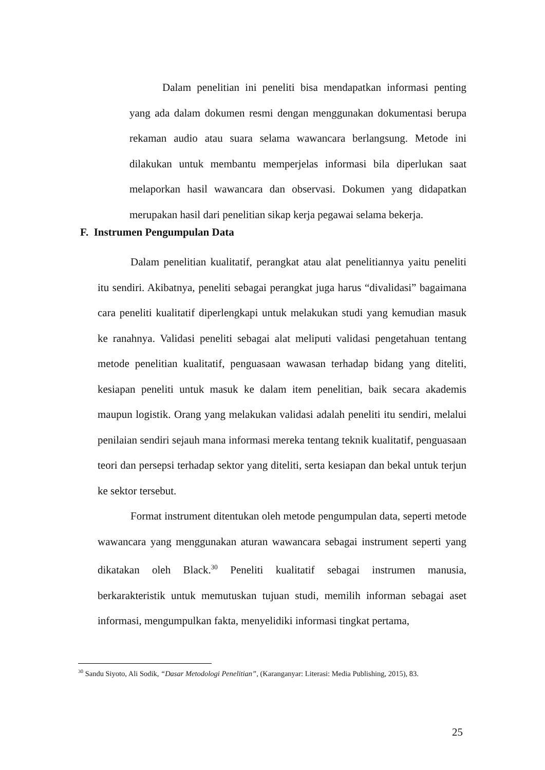Dalam penelitian ini peneliti bisa mendapatkan informasi penting yang ada dalam dokumen resmi dengan menggunakan dokumentasi berupa rekaman audio atau suara selama wawancara berlangsung. Metode ini dilakukan untuk membantu memperjelas informasi bila diperlukan saat melaporkan hasil wawancara dan observasi. Dokumen yang didapatkan merupakan hasil dari penelitian sikap kerja pegawai selama bekerja.
F. Instrumen Pengumpulan Data
Dalam penelitian kualitatif, perangkat atau alat penelitiannya yaitu peneliti itu sendiri. Akibatnya, peneliti sebagai perangkat juga harus “divalidasi” bagaimana cara peneliti kualitatif diperlengkapi untuk melakukan studi yang kemudian masuk ke ranahnya. Validasi peneliti sebagai alat meliputi validasi pengetahuan tentang metode penelitian kualitatif, penguasaan wawasan terhadap bidang yang diteliti, kesiapan peneliti untuk masuk ke dalam item penelitian, baik secara akademis maupun logistik. Orang yang melakukan validasi adalah peneliti itu sendiri, melalui penilaian sendiri sejauh mana informasi mereka tentang teknik kualitatif, penguasaan teori dan persepsi terhadap sektor yang diteliti, serta kesiapan dan bekal untuk terjun ke sektor tersebut.
Format instrument ditentukan oleh metode pengumpulan data, seperti metode wawancara yang menggunakan aturan wawancara sebagai instrument seperti yang dikatakan oleh Black.<sup>30</sup> Peneliti kualitatif sebagai instrumen manusia, berkarakteristik untuk memutuskan tujuan studi, memilih informan sebagai aset informasi, mengumpulkan fakta, menyelidiki informasi tingkat pertama,
<sup>30</sup> Sandu Siyoto, Ali Sodik, “Dasar Metodologi Penelitian”, (Karanganyar: Literasi: Media Publishing, 2015), 83.
25